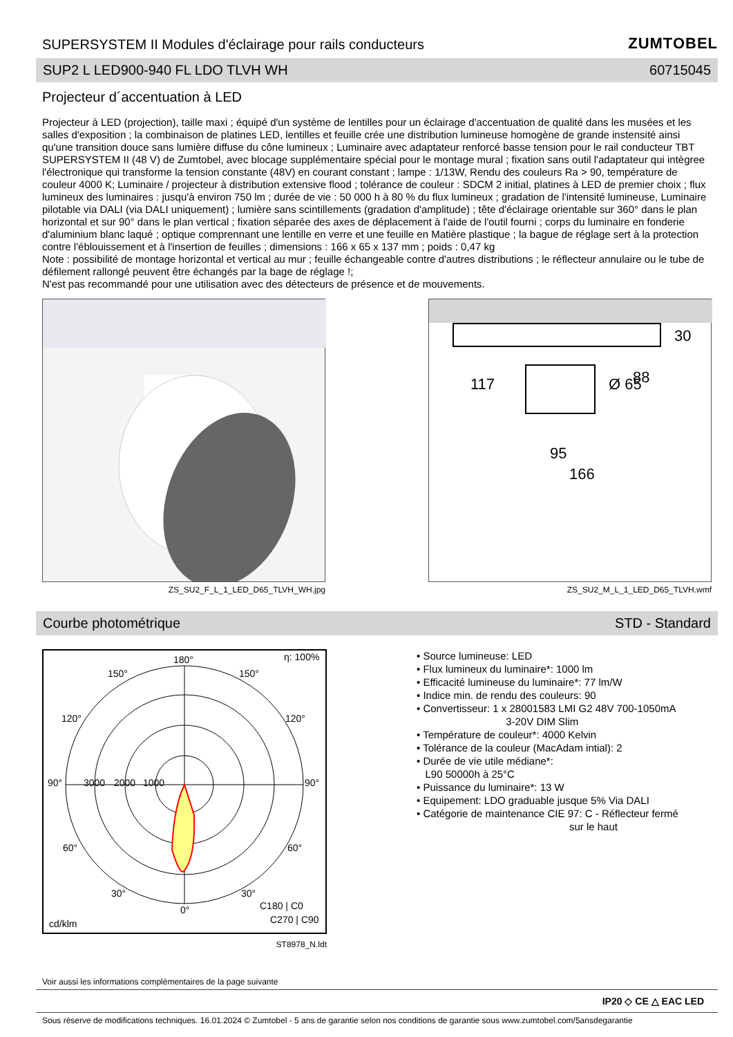SUPERSYSTEM II Modules d'éclairage pour rails conducteurs
ZUMTOBEL
SUP2 L LED900-940 FL LDO TLVH WH 60715045
Projecteur d´accentuation à LED
Projecteur à LED (projection), taille maxi ; équipé d'un système de lentilles pour un éclairage d'accentuation de qualité dans les musées et les salles d'exposition ; la combinaison de platines LED, lentilles et feuille crée une distribution lumineuse homogène de grande instensité ainsi qu'une transition douce sans lumière diffuse du cône lumineux ; Luminaire avec adaptateur renforcé basse tension pour le rail conducteur TBT SUPERSYSTEM II (48 V) de Zumtobel, avec blocage supplémentaire spécial pour le montage mural ; fixation sans outil l'adaptateur qui intègree l'électronique qui transforme la tension constante (48V) en courant constant ; lampe : 1/13W, Rendu des couleurs Ra > 90, température de couleur 4000 K; Luminaire / projecteur à distribution extensive flood ; tolérance de couleur : SDCM 2 initial, platines à LED de premier choix ; flux lumineux des luminaires : jusqu'à environ 750 lm ; durée de vie : 50 000 h à 80 % du flux lumineux ; gradation de l'intensité lumineuse, Luminaire pilotable via DALI (via DALI uniquement) ; lumière sans scintillements (gradation d'amplitude) ; tête d'éclairage orientable sur 360° dans le plan horizontal et sur 90° dans le plan vertical ; fixation séparée des axes de déplacement à l'aide de l'outil fourni ; corps du luminaire en fonderie d'aluminium blanc laqué ; optique comprennant une lentille en verre et une feuille en Matière plastique ; la bague de réglage sert à la protection contre l'éblouissement et à l'insertion de feuilles ; dimensions : 166 x 65 x 137 mm ; poids : 0,47 kg
Note : possibilité de montage horizontal et vertical au mur ; feuille échangeable contre d'autres distributions ; le réflecteur annulaire ou le tube de défilement rallongé peuvent être échangés par la bage de réglage !;
N'est pas recommandé pour une utilisation avec des détecteurs de présence et de mouvements.
ZS_SU2_F_L_1_LED_D65_TLVH_WH.jpg
95
166
117
Ø 65
88
30
ZS_SU2_M_L_1_LED_D65_TLVH.wmf
Courbe photométrique STD - Standard
180°
η: 100%
150°
150°
120°
120°
90°
3000
2000
1000
90°
60°
60°
30°
30°
0°
C180 | C0
C270 | C90
cd/klm
ST8978_N.ldt
• Source lumineuse: LED
• Flux lumineux du luminaire*: 1000 lm
• Efficacité lumineuse du luminaire*: 77 lm/W
• Indice min. de rendu des couleurs: 90
• Convertisseur: 1 x 28001583 LMI G2 48V 700-1050mA
3-20V DIM Slim
• Température de couleur*: 4000 Kelvin
• Tolérance de la couleur (MacAdam intial): 2
• Durée de vie utile médiane*:
L90 50000h à 25°C
• Puissance du luminaire*: 13 W
• Equipement: LDO graduable jusque 5% Via DALI
• Catégorie de maintenance CIE 97: C - Réflecteur fermé
sur le haut
Voir aussi les informations complémentaires de la page suivante
IP20 ◇ CE △ EAC LED
Sous réserve de modifications techniques. 16.01.2024 © Zumtobel - 5 ans de garantie selon nos conditions de garantie sous www.zumtobel.com/5ansdegarantie